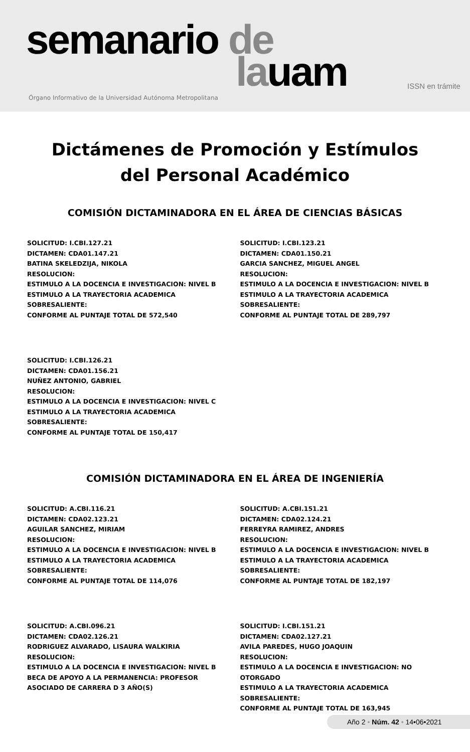semanario de
lauam ISSN en trámite
Órgano Informativo de la Universidad Autónoma Metropolitana
Dictámenes de Promoción y Estímulos
del Personal Académico
COMISIÓN DICTAMINADORA EN EL ÁREA DE CIENCIAS BÁSICAS
SOLICITUD: I.CBI.127.21
DICTAMEN: CDA01.147.21
BATINA SKELEDZIJA, NIKOLA
RESOLUCION:
ESTIMULO A LA DOCENCIA E INVESTIGACION: NIVEL B
ESTIMULO A LA TRAYECTORIA ACADEMICA SOBRESALIENTE:
CONFORME AL PUNTAJE TOTAL DE 572,540
SOLICITUD: I.CBI.123.21
DICTAMEN: CDA01.150.21
GARCIA SANCHEZ, MIGUEL ANGEL
RESOLUCION:
ESTIMULO A LA DOCENCIA E INVESTIGACION: NIVEL B
ESTIMULO A LA TRAYECTORIA ACADEMICA SOBRESALIENTE:
CONFORME AL PUNTAJE TOTAL DE 289,797
SOLICITUD: I.CBI.126.21
DICTAMEN: CDA01.156.21
NUÑEZ ANTONIO, GABRIEL
RESOLUCION:
ESTIMULO A LA DOCENCIA E INVESTIGACION: NIVEL C
ESTIMULO A LA TRAYECTORIA ACADEMICA SOBRESALIENTE:
CONFORME AL PUNTAJE TOTAL DE 150,417
COMISIÓN DICTAMINADORA EN EL ÁREA DE INGENIERÍA
SOLICITUD: A.CBI.116.21
DICTAMEN: CDA02.123.21
AGUILAR SANCHEZ, MIRIAM
RESOLUCION:
ESTIMULO A LA DOCENCIA E INVESTIGACION: NIVEL B
ESTIMULO A LA TRAYECTORIA ACADEMICA SOBRESALIENTE:
CONFORME AL PUNTAJE TOTAL DE 114,076
SOLICITUD: A.CBI.151.21
DICTAMEN: CDA02.124.21
FERREYRA RAMIREZ, ANDRES
RESOLUCION:
ESTIMULO A LA DOCENCIA E INVESTIGACION: NIVEL B
ESTIMULO A LA TRAYECTORIA ACADEMICA SOBRESALIENTE:
CONFORME AL PUNTAJE TOTAL DE 182,197
SOLICITUD: A.CBI.096.21
DICTAMEN: CDA02.126.21
RODRIGUEZ ALVARADO, LISAURA WALKIRIA
RESOLUCION:
ESTIMULO A LA DOCENCIA E INVESTIGACION: NIVEL B
BECA DE APOYO A LA PERMANENCIA: PROFESOR ASOCIADO DE CARRERA D 3 AÑO(S)
SOLICITUD: I.CBI.151.21
DICTAMEN: CDA02.127.21
AVILA PAREDES, HUGO JOAQUIN
RESOLUCION:
ESTIMULO A LA DOCENCIA E INVESTIGACION: NO OTORGADO
ESTIMULO A LA TRAYECTORIA ACADEMICA SOBRESALIENTE:
CONFORME AL PUNTAJE TOTAL DE 163,945
Año 2 • Núm. 42 • 14•06•2021